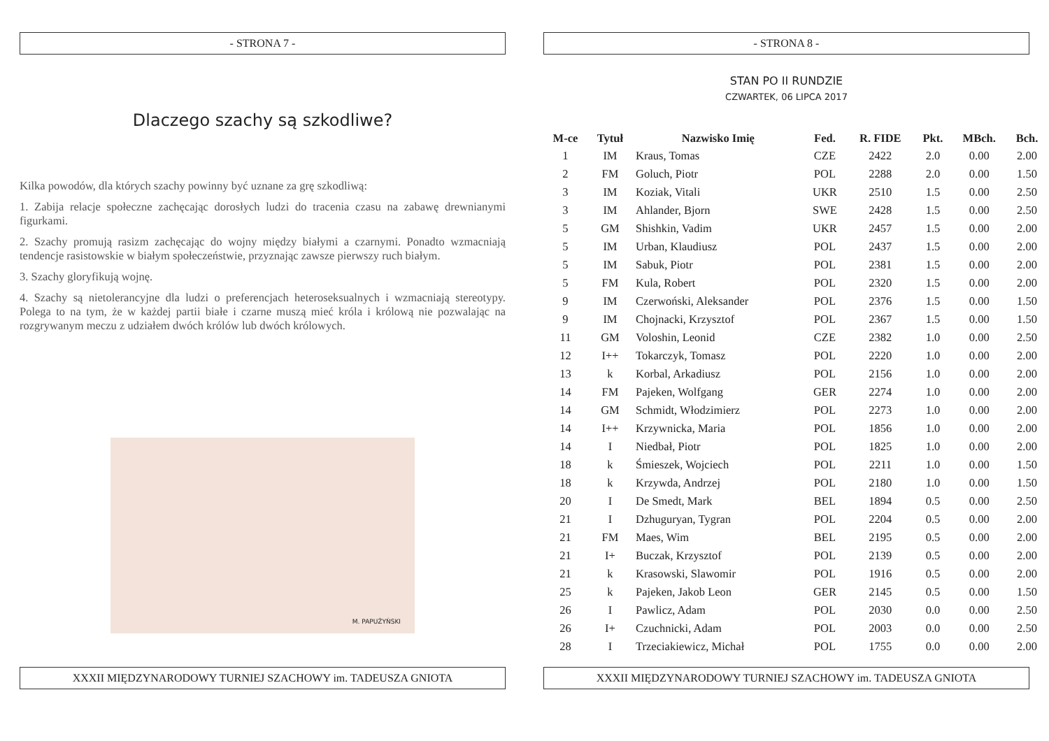- STRONA 7 -
Dlaczego szachy są szkodliwe?
Kilka powodów, dla których szachy powinny być uznane za grę szkodliwą:
1. Zabija relacje społeczne zachęcając dorosłych ludzi do tracenia czasu na zabawę drewnianymi figurkami.
2. Szachy promują rasizm zachęcając do wojny między białymi a czarnymi. Ponadto wzmacniają tendencje rasistowskie w białym społeczeństwie, przyznając zawsze pierwszy ruch białym.
3. Szachy gloryfikują wojnę.
4. Szachy są nietolerancyjne dla ludzi o preferencjach heteroseksualnych i wzmacniają stereotypy. Polega to na tym, że w każdej partii białe i czarne muszą mieć króla i królową nie pozwalając na rozgrywanym meczu z udziałem dwóch królów lub dwóch królowych.
M. PAPUŻYŃSKI
XXXII MIĘDZYNARODOWY TURNIEJ SZACHOWY im. TADEUSZA GNIOTA
- STRONA 8 -
STAN PO II RUNDZIE
CZWARTEK, 06 LIPCA 2017
| M-ce | Tytuł | Nazwisko Imię | Fed. | R. FIDE | Pkt. | MBch. | Bch. |
| --- | --- | --- | --- | --- | --- | --- | --- |
| 1 | IM | Kraus, Tomas | CZE | 2422 | 2.0 | 0.00 | 2.00 |
| 2 | FM | Goluch, Piotr | POL | 2288 | 2.0 | 0.00 | 1.50 |
| 3 | IM | Koziak, Vitali | UKR | 2510 | 1.5 | 0.00 | 2.50 |
| 3 | IM | Ahlander, Bjorn | SWE | 2428 | 1.5 | 0.00 | 2.50 |
| 5 | GM | Shishkin, Vadim | UKR | 2457 | 1.5 | 0.00 | 2.00 |
| 5 | IM | Urban, Klaudiusz | POL | 2437 | 1.5 | 0.00 | 2.00 |
| 5 | IM | Sabuk, Piotr | POL | 2381 | 1.5 | 0.00 | 2.00 |
| 5 | FM | Kula, Robert | POL | 2320 | 1.5 | 0.00 | 2.00 |
| 9 | IM | Czerwoński, Aleksander | POL | 2376 | 1.5 | 0.00 | 1.50 |
| 9 | IM | Chojnacki, Krzysztof | POL | 2367 | 1.5 | 0.00 | 1.50 |
| 11 | GM | Voloshin, Leonid | CZE | 2382 | 1.0 | 0.00 | 2.50 |
| 12 | I++ | Tokarczyk, Tomasz | POL | 2220 | 1.0 | 0.00 | 2.00 |
| 13 | k | Korbal, Arkadiusz | POL | 2156 | 1.0 | 0.00 | 2.00 |
| 14 | FM | Pajeken, Wolfgang | GER | 2274 | 1.0 | 0.00 | 2.00 |
| 14 | GM | Schmidt, Włodzimierz | POL | 2273 | 1.0 | 0.00 | 2.00 |
| 14 | I++ | Krzywnicka, Maria | POL | 1856 | 1.0 | 0.00 | 2.00 |
| 14 | I | Niedbał, Piotr | POL | 1825 | 1.0 | 0.00 | 2.00 |
| 18 | k | Śmieszek, Wojciech | POL | 2211 | 1.0 | 0.00 | 1.50 |
| 18 | k | Krzywda, Andrzej | POL | 2180 | 1.0 | 0.00 | 1.50 |
| 20 | I | De Smedt, Mark | BEL | 1894 | 0.5 | 0.00 | 2.50 |
| 21 | I | Dzhuguryan, Tygran | POL | 2204 | 0.5 | 0.00 | 2.00 |
| 21 | FM | Maes, Wim | BEL | 2195 | 0.5 | 0.00 | 2.00 |
| 21 | I+ | Buczak, Krzysztof | POL | 2139 | 0.5 | 0.00 | 2.00 |
| 21 | k | Krasowski, Slawomir | POL | 1916 | 0.5 | 0.00 | 2.00 |
| 25 | k | Pajeken, Jakob Leon | GER | 2145 | 0.5 | 0.00 | 1.50 |
| 26 | I | Pawlicz, Adam | POL | 2030 | 0.0 | 0.00 | 2.50 |
| 26 | I+ | Czuchnicki, Adam | POL | 2003 | 0.0 | 0.00 | 2.50 |
| 28 | I | Trzeciakiewicz, Michał | POL | 1755 | 0.0 | 0.00 | 2.00 |
XXXII MIĘDZYNARODOWY TURNIEJ SZACHOWY im. TADEUSZA GNIOTA